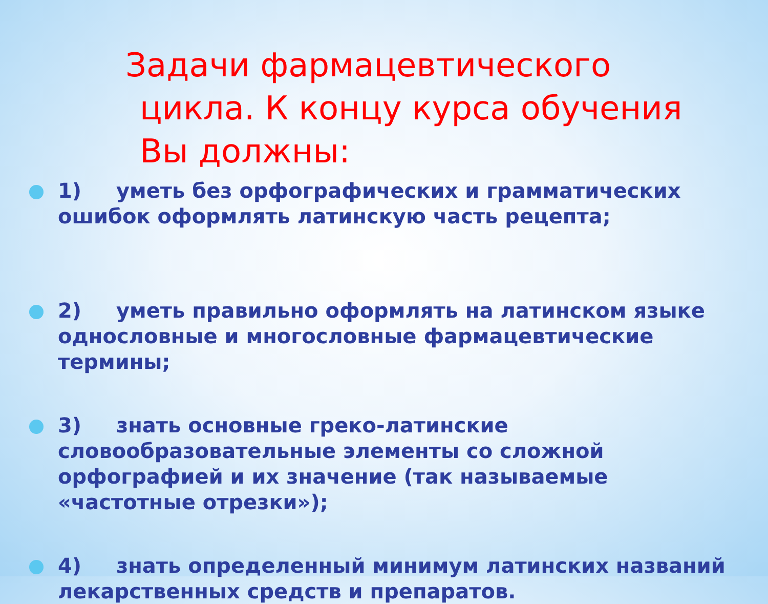Задачи фармацевтического
цикла. К концу курса обучения
Вы должны:
1) уметь без орфографических и грамматических ошибок оформлять латинскую часть рецепта;
2) уметь правильно оформлять на латинском языке однословные и многословные фармацевтические термины;
3) знать основные греко-латинские словообразовательные элементы со сложной орфографией и их значение (так называемые «частотные отрезки»);
4) знать определенный минимум латинских названий лекарственных средств и препаратов.